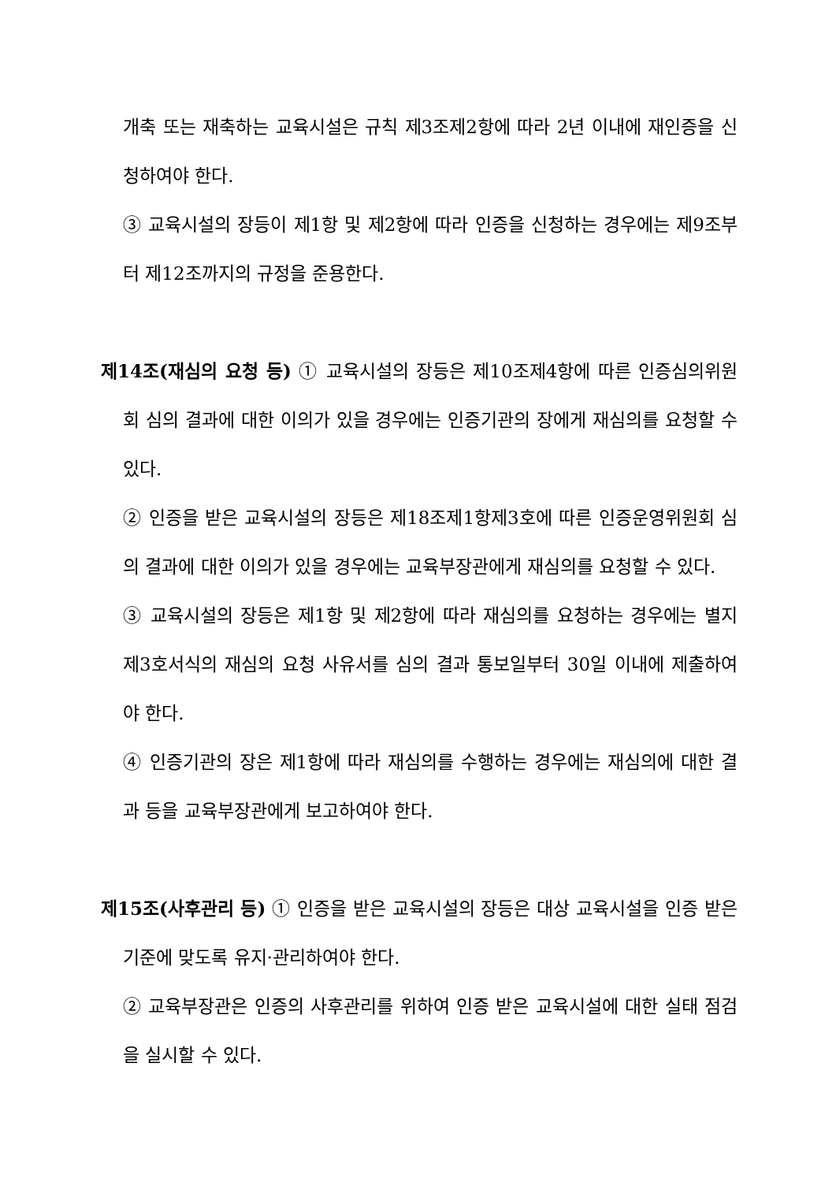개축 또는 재축하는 교육시설은 규칙 제3조제2항에 따라 2년 이내에 재인증을 신청하여야 한다.
③ 교육시설의 장등이 제1항 및 제2항에 따라 인증을 신청하는 경우에는 제9조부터 제12조까지의 규정을 준용한다.
제14조(재심의 요청 등) ① 교육시설의 장등은 제10조제4항에 따른 인증심의위원회 심의 결과에 대한 이의가 있을 경우에는 인증기관의 장에게 재심의를 요청할 수 있다.
② 인증을 받은 교육시설의 장등은 제18조제1항제3호에 따른 인증운영위원회 심의 결과에 대한 이의가 있을 경우에는 교육부장관에게 재심의를 요청할 수 있다.
③ 교육시설의 장등은 제1항 및 제2항에 따라 재심의를 요청하는 경우에는 별지 제3호서식의 재심의 요청 사유서를 심의 결과 통보일부터 30일 이내에 제출하여야 한다.
④ 인증기관의 장은 제1항에 따라 재심의를 수행하는 경우에는 재심의에 대한 결과 등을 교육부장관에게 보고하여야 한다.
제15조(사후관리 등) ① 인증을 받은 교육시설의 장등은 대상 교육시설을 인증 받은 기준에 맞도록 유지·관리하여야 한다.
② 교육부장관은 인증의 사후관리를 위하여 인증 받은 교육시설에 대한 실태 점검을 실시할 수 있다.